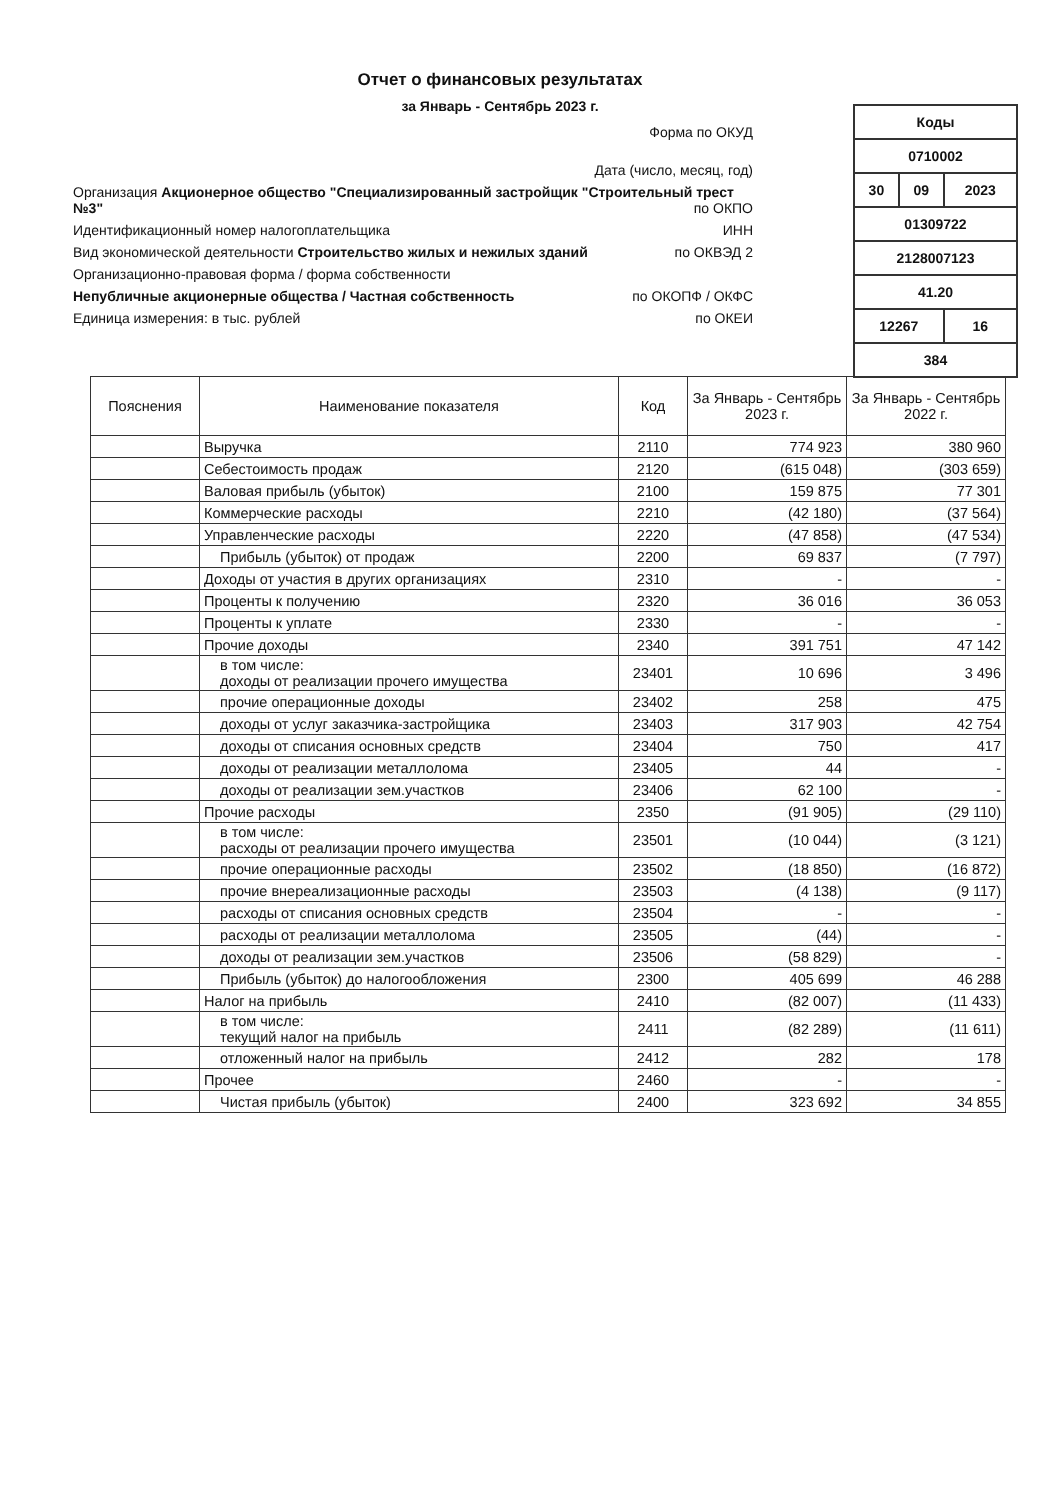Отчет о финансовых результатах
за Январь - Сентябрь 2023 г.
| Коды | | |
| 0710002 | | |
| 30 | 09 | 2023 |
| 01309722 | | |
| 2128007123 | | |
| 41.20 | | |
| 12267 | | 16 |
| 384 | | |
Форма по ОКУД
Дата (число, месяц, год)
Организация Акционерное общество "Специализированный застройщик "Строительный трест №3" по ОКПО
Идентификационный номер налогоплательщика ИНН
Вид экономической деятельности Строительство жилых и нежилых зданий по ОКВЭД 2
Организационно-правовая форма / форма собственности
Непубличные акционерные общества / Частная собственность по ОКОПФ / ОКФС
Единица измерения: в тыс. рублей по ОКЕИ
| Пояснения | Наименование показателя | Код | За Январь - Сентябрь 2023 г. | За Январь - Сентябрь 2022 г. |
| --- | --- | --- | --- | --- |
| | Выручка | 2110 | 774 923 | 380 960 |
| | Себестоимость продаж | 2120 | (615 048) | (303 659) |
| | Валовая прибыль (убыток) | 2100 | 159 875 | 77 301 |
| | Коммерческие расходы | 2210 | (42 180) | (37 564) |
| | Управленческие расходы | 2220 | (47 858) | (47 534) |
| | Прибыль (убыток) от продаж | 2200 | 69 837 | (7 797) |
| | Доходы от участия в других организациях | 2310 | - | - |
| | Проценты к получению | 2320 | 36 016 | 36 053 |
| | Проценты к уплате | 2330 | - | - |
| | Прочие доходы | 2340 | 391 751 | 47 142 |
| | в том числе: доходы от реализации прочего имущества | 23401 | 10 696 | 3 496 |
| | прочие операционные доходы | 23402 | 258 | 475 |
| | доходы от услуг заказчика-застройщика | 23403 | 317 903 | 42 754 |
| | доходы от списания основных средств | 23404 | 750 | 417 |
| | доходы от реализации металлолома | 23405 | 44 | - |
| | доходы от реализации зем.участков | 23406 | 62 100 | - |
| | Прочие расходы | 2350 | (91 905) | (29 110) |
| | в том числе: расходы от реализации прочего имущества | 23501 | (10 044) | (3 121) |
| | прочие операционные расходы | 23502 | (18 850) | (16 872) |
| | прочие внереализационные расходы | 23503 | (4 138) | (9 117) |
| | расходы от списания основных средств | 23504 | - | - |
| | расходы от реализации металлолома | 23505 | (44) | - |
| | доходы от реализации зем.участков | 23506 | (58 829) | - |
| | Прибыль (убыток) до налогообложения | 2300 | 405 699 | 46 288 |
| | Налог на прибыль | 2410 | (82 007) | (11 433) |
| | в том числе: текущий налог на прибыль | 2411 | (82 289) | (11 611) |
| | отложенный налог на прибыль | 2412 | 282 | 178 |
| | Прочее | 2460 | - | - |
| | Чистая прибыль (убыток) | 2400 | 323 692 | 34 855 |